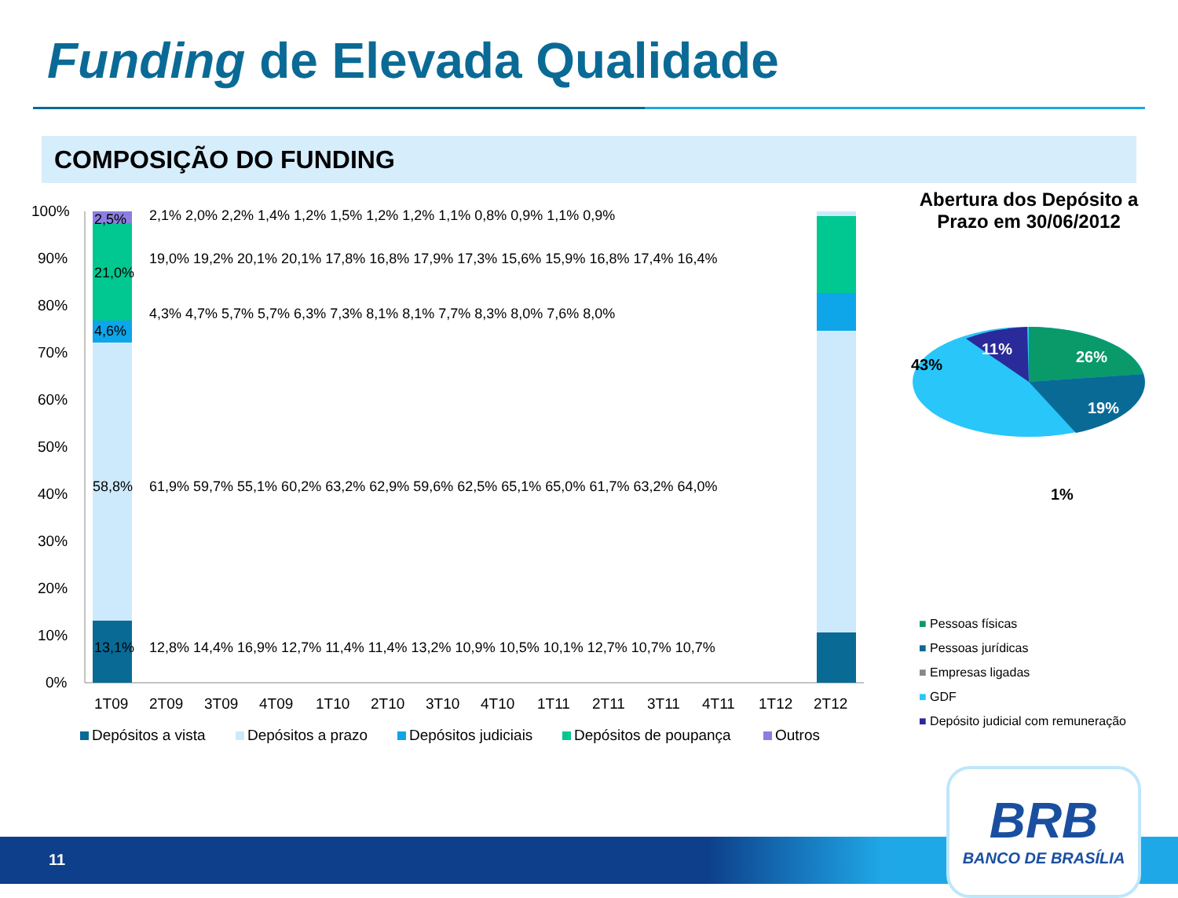Funding de Elevada Qualidade
COMPOSIÇÃO DO FUNDING
100%
90%
80%
70%
60%
50%
40%
30%
20%
10%
0%
2,5%
21,0%
4,6%
58,8%
13,1%
61,9% 59,7% 55,1% 60,2% 63,2% 62,9% 59,6% 62,5% 65,1% 65,0% 61,7% 63,2% 64,0%
12,8% 14,4% 16,9% 12,7% 11,4% 11,4% 13,2% 10,9% 10,5% 10,1% 12,7% 10,7% 10,7%
19,0% 19,2% 20,1% 20,1% 17,8% 16,8% 17,9% 17,3% 15,6% 15,9% 16,8% 17,4% 16,4%
4,3% 4,7% 5,7% 5,7% 6,3% 7,3% 8,1% 8,1% 7,7% 8,3% 8,0% 7,6% 8,0%
2,1% 2,0% 2,2% 1,4% 1,2% 1,5% 1,2% 1,2% 1,1% 0,8% 0,9% 1,1% 0,9%
1T09
2T09
3T09
4T09
1T10
2T10
3T10
4T10
1T11
2T11
3T11
4T11
1T12
2T12
Depósitos a vista
Depósitos a prazo
Depósitos judiciais
Depósitos de poupança
Outros
Abertura dos Depósito a Prazo em 30/06/2012
26%
19%
11%
43%
1%
■ Pessoas físicas
■ Pessoas jurídicas
■ Empresas ligadas
■ GDF
■ Depósito judicial com remuneração
11
BRB
BANCO DE BRASÍLIA